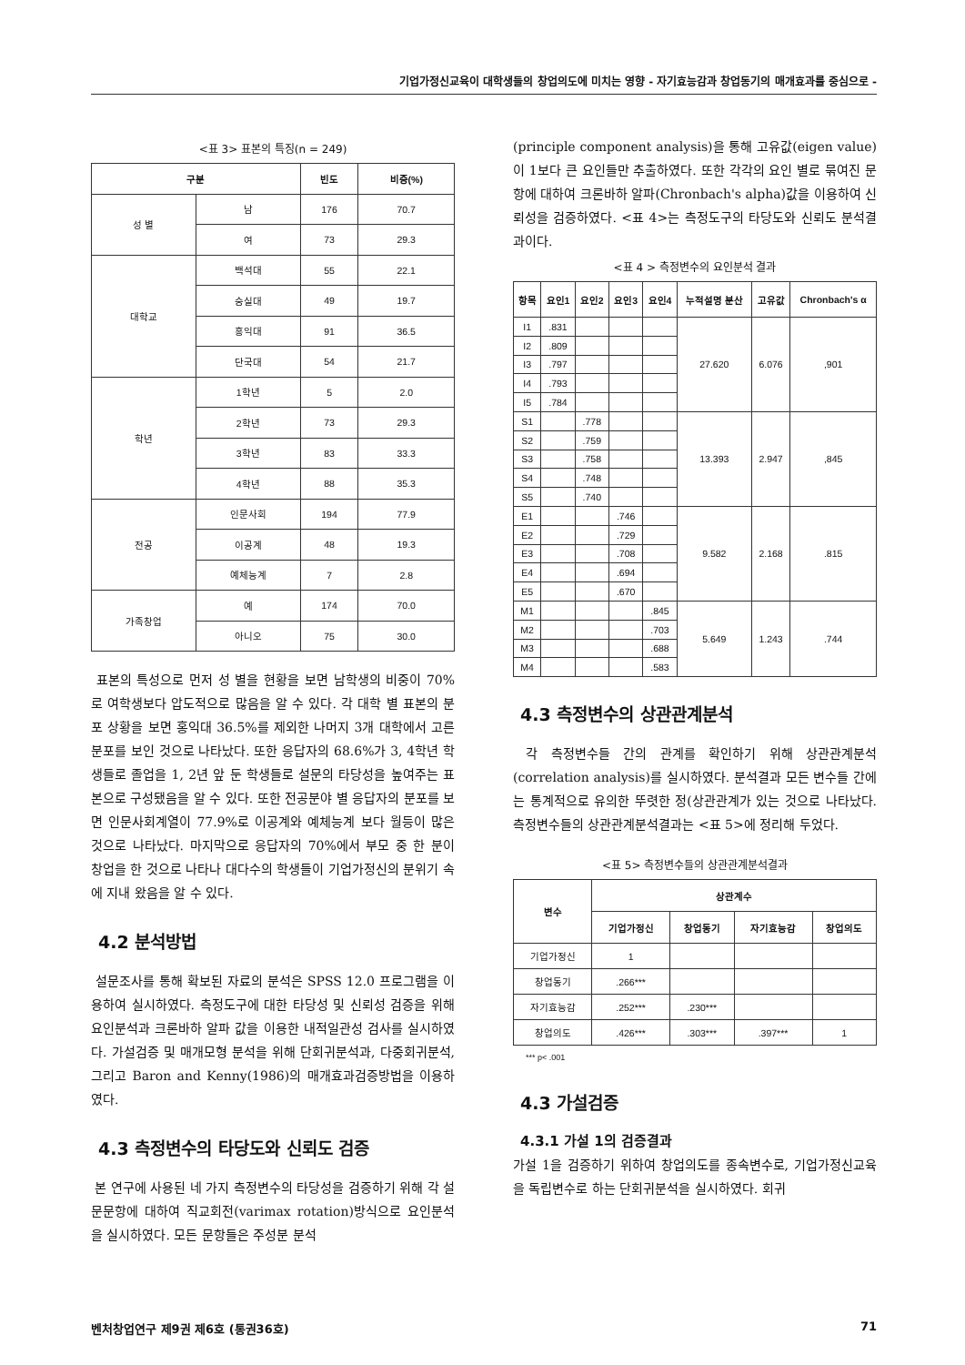기업가정신교육이 대학생들의 창업의도에 미치는 영향 - 자기효능감과 창업동기의 매개효과를 중심으로 -
<표 3> 표본의 특징(n = 249)
| 구분 | | 빈도 | 비중(%) |
| --- | --- | --- | --- |
| 성 별 | 남 | 176 | 70.7 |
| | 여 | 73 | 29.3 |
| 대학교 | 백석대 | 55 | 22.1 |
| | 숭실대 | 49 | 19.7 |
| | 홍익대 | 91 | 36.5 |
| | 단국대 | 54 | 21.7 |
| 학년 | 1학년 | 5 | 2.0 |
| | 2학년 | 73 | 29.3 |
| | 3학년 | 83 | 33.3 |
| | 4학년 | 88 | 35.3 |
| 전공 | 인문사회 | 194 | 77.9 |
| | 이공계 | 48 | 19.3 |
| | 예체능계 | 7 | 2.8 |
| 가족창업 | 예 | 174 | 70.0 |
| | 아니오 | 75 | 30.0 |
표본의 특성으로 먼저 성 별을 현황을 보면 남학생의 비중이 70%로 여학생보다 압도적으로 많음을 알 수 있다. 각 대학 별 표본의 분포 상황을 보면 홍익대 36.5%를 제외한 나머지 3개 대학에서 고른 분포를 보인 것으로 나타났다. 또한 응답자의 68.6%가 3, 4학년 학생들로 졸업을 1, 2년 앞 둔 학생들로 설문의 타당성을 높여주는 표본으로 구성됐음을 알 수 있다. 또한 전공분야 별 응답자의 분포를 보면 인문사회계열이 77.9%로 이공계와 예체능계 보다 월등이 많은 것으로 나타났다. 마지막으로 응답자의 70%에서 부모 중 한 분이 창업을 한 것으로 나타나 대다수의 학생들이 기업가정신의 분위기 속에 지내 왔음을 알 수 있다.
4.2 분석방법
설문조사를 통해 확보된 자료의 분석은 SPSS 12.0 프로그램을 이용하여 실시하였다. 측정도구에 대한 타당성 및 신뢰성 검증을 위해 요인분석과 크론바하 알파 값을 이용한 내적일관성 검사를 실시하였다. 가설검증 및 매개모형 분석을 위해 단회귀분석과, 다중회귀분석, 그리고 Baron and Kenny(1986)의 매개효과검증방법을 이용하였다.
4.3 측정변수의 타당도와 신뢰도 검증
본 연구에 사용된 네 가지 측정변수의 타당성을 검증하기 위해 각 설문문항에 대하여 직교회전(varimax rotation)방식으로 요인분석을 실시하였다. 모든 문항들은 주성분 분석
(principle component analysis)을 통해 고유값(eigen value)이 1보다 큰 요인들만 추출하였다. 또한 각각의 요인 별로 묶여진 문항에 대하여 크론바하 알파(Chronbach's alpha)값을 이용하여 신뢰성을 검증하였다. <표 4>는 측정도구의 타당도와 신뢰도 분석결과이다.
<표 4 > 측정변수의 요인분석 결과
| 항목 | 요인1 | 요인2 | 요인3 | 요인4 | 누적설명 분산 | 고유값 | Chronbach's α |
| --- | --- | --- | --- | --- | --- | --- | --- |
| I1 | .831 | | | | 27.620 | 6.076 | ,901 |
| I2 | .809 | | | | | | |
| I3 | .797 | | | | | | |
| I4 | .793 | | | | | | |
| I5 | .784 | | | | | | |
| S1 | | .778 | | | 13.393 | 2.947 | ,845 |
| S2 | | .759 | | | | | |
| S3 | | .758 | | | | | |
| S4 | | .748 | | | | | |
| S5 | | .740 | | | | | |
| E1 | | | .746 | | 9.582 | 2.168 | .815 |
| E2 | | | .729 | | | | |
| E3 | | | .708 | | | | |
| E4 | | | .694 | | | | |
| E5 | | | .670 | | | | |
| M1 | | | | .845 | 5.649 | 1.243 | .744 |
| M2 | | | | .703 | | | |
| M3 | | | | .688 | | | |
| M4 | | | | .583 | | | |
4.3 측정변수의 상관관계분석
각 측정변수들 간의 관계를 확인하기 위해 상관관계분석(correlation analysis)를 실시하였다. 분석결과 모든 변수들 간에는 통계적으로 유의한 뚜렷한 정(상관관계가 있는 것으로 나타났다. 측정변수들의 상관관계분석결과는 <표 5>에 정리해 두었다.
<표 5> 측정변수들의 상관관계분석결과
| 변수 | 상관계수 | | | |
| --- | --- | --- | --- | --- |
| | 기업가정신 | 창업동기 | 자기효능감 | 창업의도 |
| 기업가정신 | 1 | | | |
| 창업동기 | .266*** | | | |
| 자기효능감 | .252*** | .230*** | | |
| 창업의도 | .426*** | .303*** | .397*** | 1 |
*** p< .001
4.3 가설검증
4.3.1 가설 1의 검증결과
가설 1을 검증하기 위하여 창업의도를 종속변수로, 기업가정신교육을 독립변수로 하는 단회귀분석을 실시하였다. 회귀
벤처창업연구 제9권 제6호 (통권36호) 71